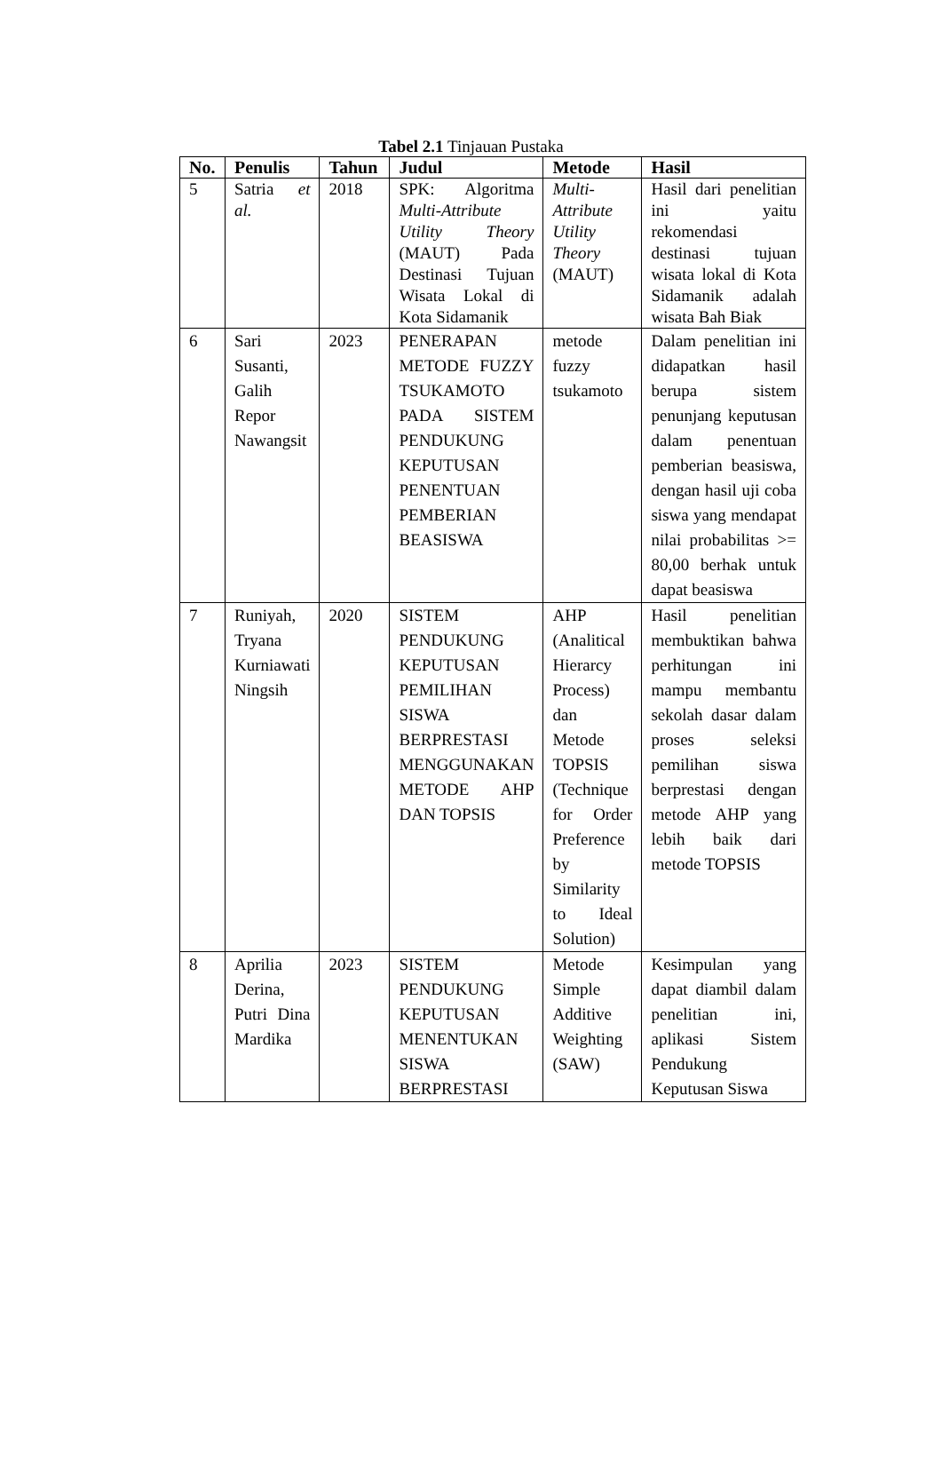Tabel 2.1 Tinjauan Pustaka
| No. | Penulis | Tahun | Judul | Metode | Hasil |
| --- | --- | --- | --- | --- | --- |
| 5 | Satria et al. | 2018 | SPK: Algoritma Multi-Attribute Utility Theory (MAUT) Pada Destinasi Tujuan Wisata Lokal di Kota Sidamanik | Multi-Attribute Utility Theory (MAUT) | Hasil dari penelitian ini yaitu rekomendasi destinasi tujuan wisata lokal di Kota Sidamanik adalah wisata Bah Biak |
| 6 | Sari Susanti, Galih Repor Nawangsit | 2023 | PENERAPAN METODE FUZZY TSUKAMOTO PADA SISTEM PENDUKUNG KEPUTUSAN PENENTUAN PEMBERIAN BEASISWA | metode fuzzy tsukamoto | Dalam penelitian ini didapatkan hasil berupa sistem penunjang keputusan dalam penentuan pemberian beasiswa, dengan hasil uji coba siswa yang mendapat nilai probabilitas >= 80,00 berhak untuk dapat beasiswa |
| 7 | Runiyah, Tryana Kurniawati Ningsih | 2020 | SISTEM PENDUKUNG KEPUTUSAN PEMILIHAN SISWA BERPRESTASI MENGGUNAKAN METODE AHP DAN TOPSIS | AHP (Analitical Hierarcy Process) dan Metode TOPSIS (Technique for Order Preference by Similarity to Ideal Solution) | Hasil penelitian membuktikan bahwa perhitungan ini mampu membantu sekolah dasar dalam proses seleksi pemilihan siswa berprestasi dengan metode AHP yang lebih baik dari metode TOPSIS |
| 8 | Aprilia Derina, Putri Dina Mardika | 2023 | SISTEM PENDUKUNG KEPUTUSAN MENENTUKAN SISWA BERPRESTASI | Metode Simple Additive Weighting (SAW) | Kesimpulan yang dapat diambil dalam penelitian ini, aplikasi Sistem Pendukung Keputusan Siswa |